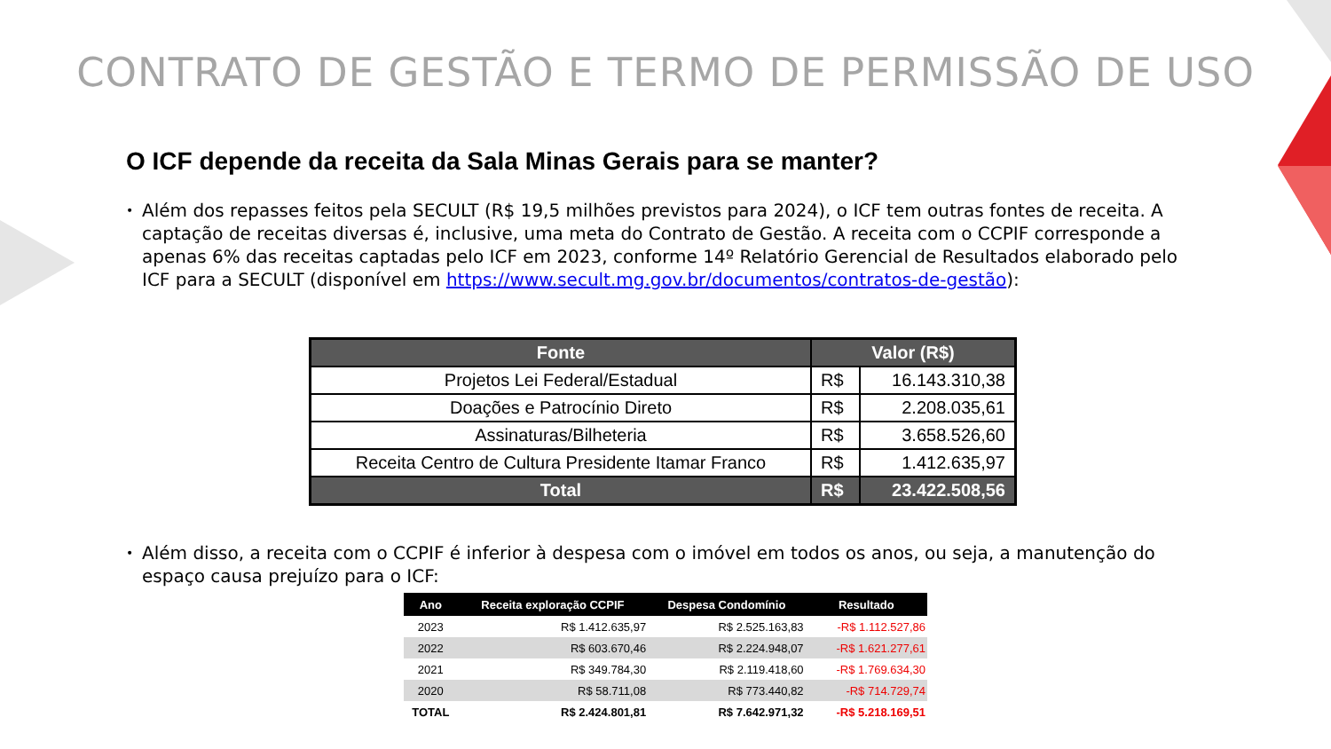CONTRATO DE GESTÃO E TERMO DE PERMISSÃO DE USO
O ICF depende da receita da Sala Minas Gerais para se manter?
•
Além dos repasses feitos pela SECULT (R$ 19,5 milhões previstos para 2024), o ICF tem outras fontes de receita. A captação de receitas diversas é, inclusive, uma meta do Contrato de Gestão. A receita com o CCPIF corresponde a apenas 6% das receitas captadas pelo ICF em 2023, conforme 14º Relatório Gerencial de Resultados elaborado pelo ICF para a SECULT (disponível em https://www.secult.mg.gov.br/documentos/contratos-de-gestão):
| Fonte | Valor (R$) | |
| --- | --- | --- |
| Projetos Lei Federal/Estadual | R$ | 16.143.310,38 |
| Doações e Patrocínio Direto | R$ | 2.208.035,61 |
| Assinaturas/Bilheteria | R$ | 3.658.526,60 |
| Receita Centro de Cultura Presidente Itamar Franco | R$ | 1.412.635,97 |
| Total | R$ | 23.422.508,56 |
•
Além disso, a receita com o CCPIF é inferior à despesa com o imóvel em todos os anos, ou seja, a manutenção do espaço causa prejuízo para o ICF:
| Ano | Receita exploração CCPIF | Despesa Condomínio | Resultado |
| --- | --- | --- | --- |
| 2023 | R$ 1.412.635,97 | R$ 2.525.163,83 | -R$ 1.112.527,86 |
| 2022 | R$ 603.670,46 | R$ 2.224.948,07 | -R$ 1.621.277,61 |
| 2021 | R$ 349.784,30 | R$ 2.119.418,60 | -R$ 1.769.634,30 |
| 2020 | R$ 58.711,08 | R$ 773.440,82 | -R$ 714.729,74 |
| TOTAL | R$ 2.424.801,81 | R$ 7.642.971,32 | -R$ 5.218.169,51 |